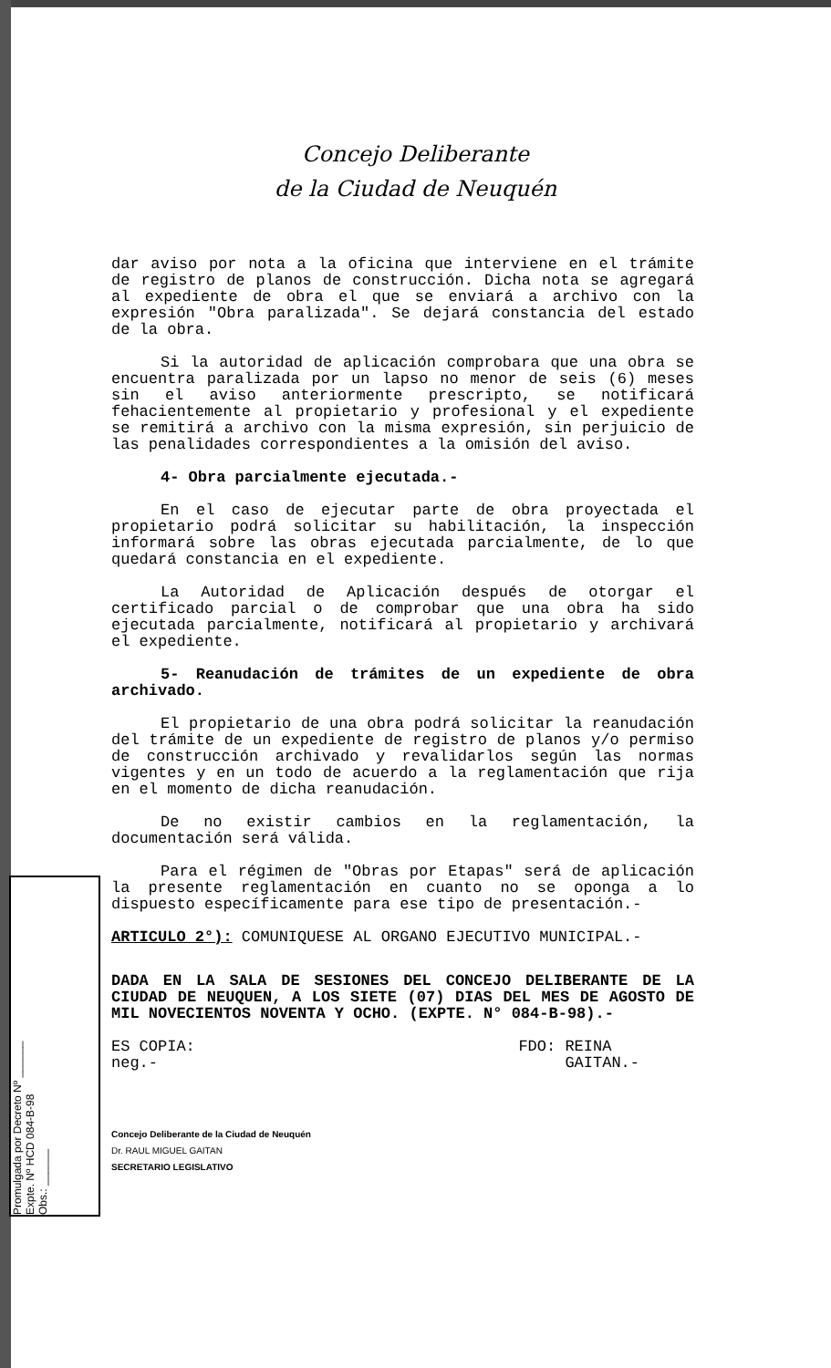Concejo Deliberante
de la Ciudad de Neuquén
dar aviso por nota a la oficina que interviene en el trámite de registro de planos de construcción. Dicha nota se agregará al expediente de obra el que se enviará a archivo con la expresión "Obra paralizada". Se dejará constancia del estado de la obra.
Si la autoridad de aplicación comprobara que una obra se encuentra paralizada por un lapso no menor de seis (6) meses sin el aviso anteriormente prescripto, se notificará fehacientemente al propietario y profesional y el expediente se remitirá a archivo con la misma expresión, sin perjuicio de las penalidades correspondientes a la omisión del aviso.
4- Obra parcialmente ejecutada.-
En el caso de ejecutar parte de obra proyectada el propietario podrá solicitar su habilitación, la inspección informará sobre las obras ejecutada parcialmente, de lo que quedará constancia en el expediente.
La Autoridad de Aplicación después de otorgar el certificado parcial o de comprobar que una obra ha sido ejecutada parcialmente, notificará al propietario y archivará el expediente.
5- Reanudación de trámites de un expediente de obra archivado.
El propietario de una obra podrá solicitar la reanudación del trámite de un expediente de registro de planos y/o permiso de construcción archivado y revalidarlos según las normas vigentes y en un todo de acuerdo a la reglamentación que rija en el momento de dicha reanudación.
De no existir cambios en la reglamentación, la documentación será válida.
Para el régimen de "Obras por Etapas" será de aplicación la presente reglamentación en cuanto no se oponga a lo dispuesto específicamente para ese tipo de presentación.-
ARTICULO 2°): COMUNIQUESE AL ORGANO EJECUTIVO MUNICIPAL.-
DADA EN LA SALA DE SESIONES DEL CONCEJO DELIBERANTE DE LA CIUDAD DE NEUQUEN, A LOS SIETE (07) DIAS DEL MES DE AGOSTO DE MIL NOVECIENTOS NOVENTA Y OCHO. (EXPTE. N° 084-B-98).-
ES COPIA:
neg.-
FDO: REINA
GAITAN.-
Concejo Deliberante de la Ciudad de Neuquén
Dr. RAUL MIGUEL GAITAN
SECRETARIO LEGISLATIVO
Promulgada por Decreto Nº ______
Expte. Nº HCD 084-B-98
Obs.: ______